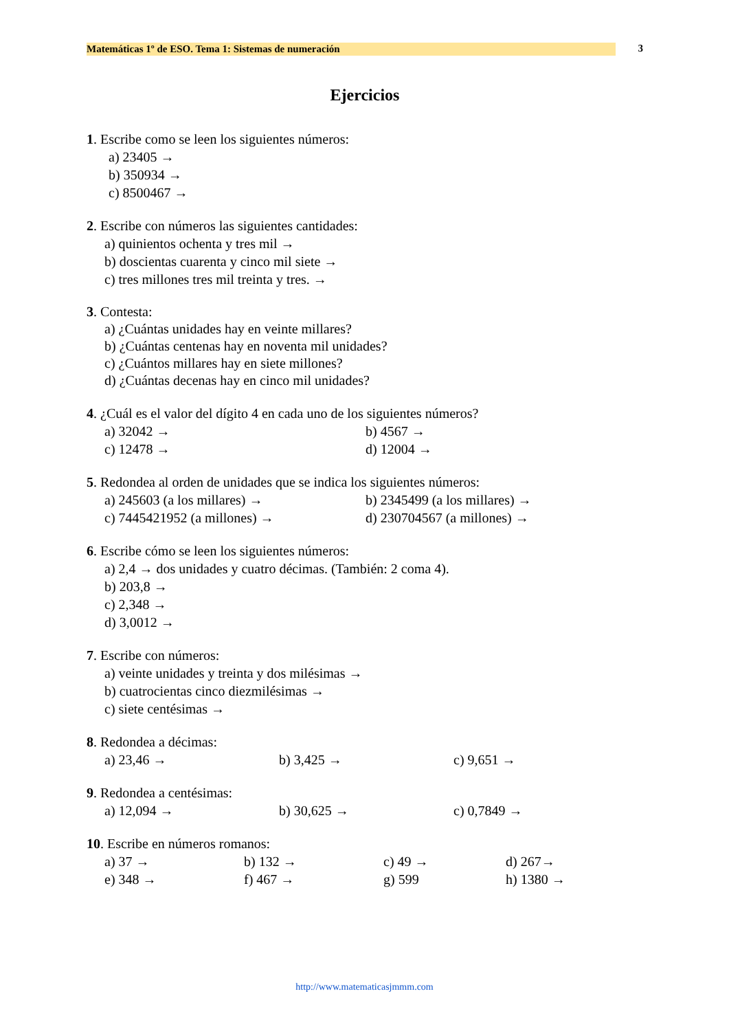Matemáticas 1º de ESO. Tema 1: Sistemas de numeración 3
Ejercicios
1. Escribe como se leen los siguientes números:
a) 23405 →
b) 350934 →
c) 8500467 →
2. Escribe con números las siguientes cantidades:
a) quinientos ochenta y tres mil →
b) doscientas cuarenta y cinco mil siete →
c) tres millones tres mil treinta y tres. →
3. Contesta:
a) ¿Cuántas unidades hay en veinte millares?
b) ¿Cuántas centenas hay en noventa mil unidades?
c) ¿Cuántos millares hay en siete millones?
d) ¿Cuántas decenas hay en cinco mil unidades?
4. ¿Cuál es el valor del dígito 4 en cada uno de los siguientes números?
a) 32042 → b) 4567 →
c) 12478 → d) 12004 →
5. Redondea al orden de unidades que se indica los siguientes números:
a) 245603 (a los millares) → b) 2345499 (a los millares) →
c) 7445421952 (a millones) → d) 230704567 (a millones) →
6. Escribe cómo se leen los siguientes números:
a) 2,4 → dos unidades y cuatro décimas. (También: 2 coma 4).
b) 203,8 →
c) 2,348 →
d) 3,0012 →
7. Escribe con números:
a) veinte unidades y treinta y dos milésimas →
b) cuatrocientas cinco diezmilésimas →
c) siete centésimas →
8. Redondea a décimas:
a) 23,46 → b) 3,425 → c) 9,651 →
9. Redondea a centésimas:
a) 12,094 → b) 30,625 → c) 0,7849 →
10. Escribe en números romanos:
a) 37 → b) 132 → c) 49 → d) 267→
e) 348 → f) 467 → g) 599 h) 1380 →
http://www.matematicasjmmm.com